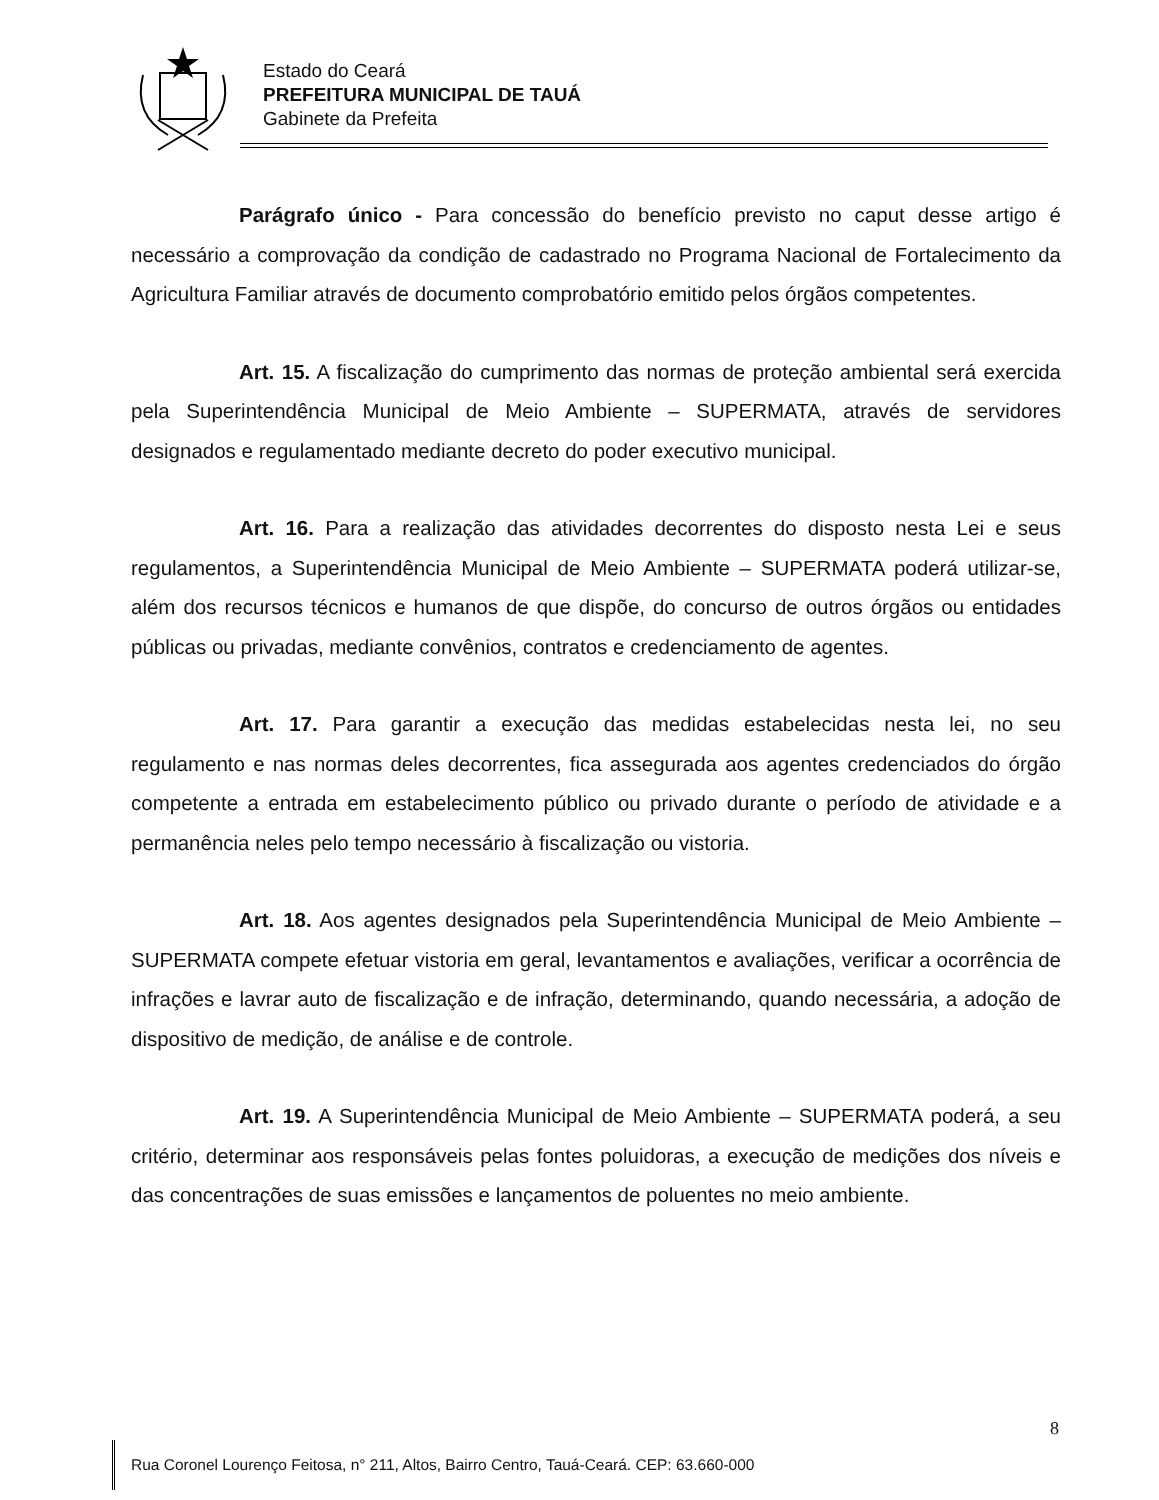Estado do Ceará
PREFEITURA MUNICIPAL DE TAUÁ
Gabinete da Prefeita
Parágrafo único - Para concessão do benefício previsto no caput desse artigo é necessário a comprovação da condição de cadastrado no Programa Nacional de Fortalecimento da Agricultura Familiar através de documento comprobatório emitido pelos órgãos competentes.
Art. 15. A fiscalização do cumprimento das normas de proteção ambiental será exercida pela Superintendência Municipal de Meio Ambiente – SUPERMATA, através de servidores designados e regulamentado mediante decreto do poder executivo municipal.
Art. 16. Para a realização das atividades decorrentes do disposto nesta Lei e seus regulamentos, a Superintendência Municipal de Meio Ambiente – SUPERMATA poderá utilizar-se, além dos recursos técnicos e humanos de que dispõe, do concurso de outros órgãos ou entidades públicas ou privadas, mediante convênios, contratos e credenciamento de agentes.
Art. 17. Para garantir a execução das medidas estabelecidas nesta lei, no seu regulamento e nas normas deles decorrentes, fica assegurada aos agentes credenciados do órgão competente a entrada em estabelecimento público ou privado durante o período de atividade e a permanência neles pelo tempo necessário à fiscalização ou vistoria.
Art. 18. Aos agentes designados pela Superintendência Municipal de Meio Ambiente – SUPERMATA compete efetuar vistoria em geral, levantamentos e avaliações, verificar a ocorrência de infrações e lavrar auto de fiscalização e de infração, determinando, quando necessária, a adoção de dispositivo de medição, de análise e de controle.
Art. 19. A Superintendência Municipal de Meio Ambiente – SUPERMATA poderá, a seu critério, determinar aos responsáveis pelas fontes poluidoras, a execução de medições dos níveis e das concentrações de suas emissões e lançamentos de poluentes no meio ambiente.
8
Rua Coronel Lourenço Feitosa, n° 211, Altos, Bairro Centro, Tauá-Ceará. CEP: 63.660-000